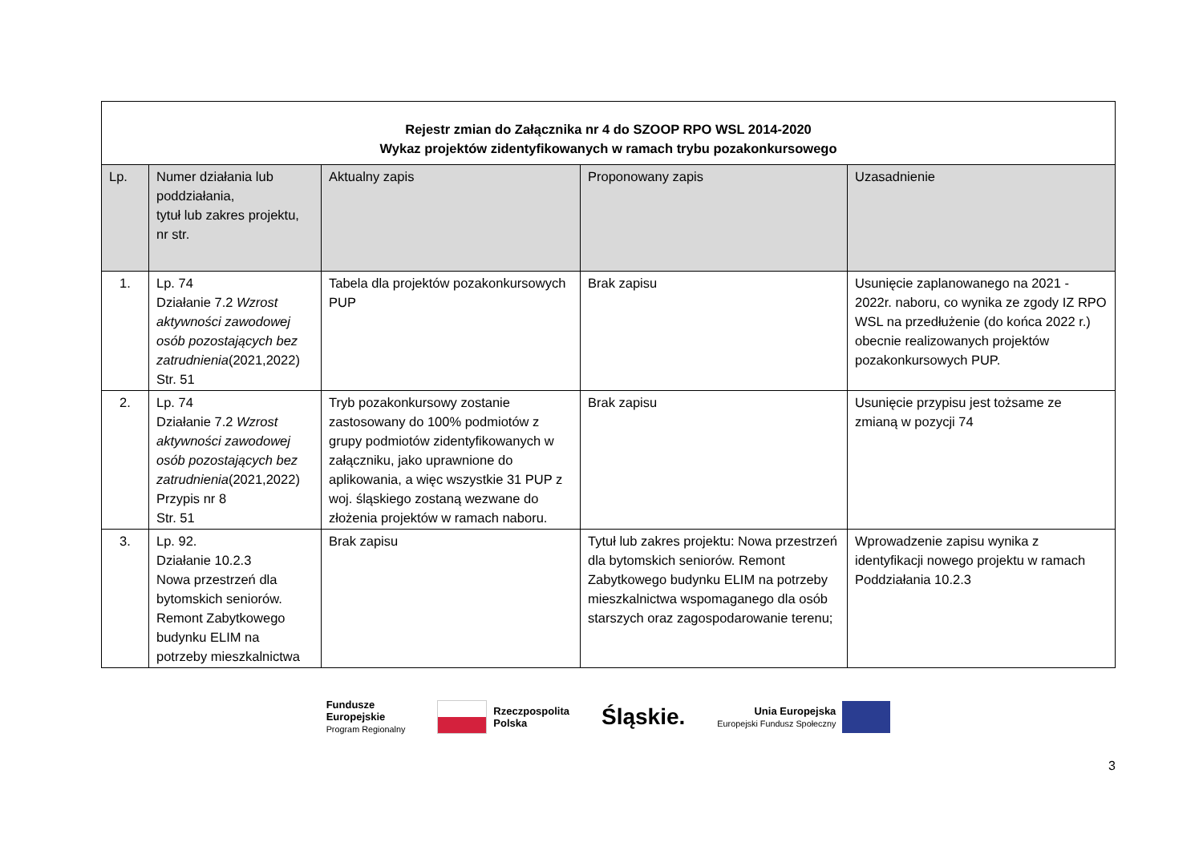| Rejestr zmian do Załącznika nr 4 do SZOOP RPO WSL 2014-2020 Wykaz projektów zidentyfikowanych w ramach trybu pozakonkursowego | | | | |
| Lp. | Numer działania lub poddziałania, tytuł lub zakres projektu, nr str. | Aktualny zapis | Proponowany zapis | Uzasadnienie |
| 1. | Lp. 74 Działanie 7.2 Wzrost aktywności zawodowej osób pozostających bez zatrudnienia (2021,2022) Str. 51 | Tabela dla projektów pozakonkursowych PUP | Brak zapisu | Usunięcie zaplanowanego na 2021 - 2022r. naboru, co wynika ze zgody IZ RPO WSL na przedłużenie (do końca 2022 r.) obecnie realizowanych projektów pozakonkursowych PUP. |
| 2. | Lp. 74 Działanie 7.2 Wzrost aktywności zawodowej osób pozostających bez zatrudnienia (2021,2022) Przypis nr 8 Str. 51 | Tryb pozakonkursowy zostanie zastosowany do 100% podmiotów z grupy podmiotów zidentyfikowanych w załączniku, jako uprawnione do aplikowania, a więc wszystkie 31 PUP z woj. śląskiego zostaną wezwane do złożenia projektów w ramach naboru. | Brak zapisu | Usunięcie przypisu jest tożsame ze zmianą w pozycji 74 |
| 3. | Lp. 92. Działanie 10.2.3 Nowa przestrzeń dla bytomskich seniorów. Remont Zabytkowego budynku ELIM na potrzeby mieszkalnictwa | Brak zapisu | Tytuł lub zakres projektu: Nowa przestrzeń dla bytomskich seniorów. Remont Zabytkowego budynku ELIM na potrzeby mieszkalnictwa wspomaganego dla osób starszych oraz zagospodarowanie terenu; | Wprowadzenie zapisu wynika z identyfikacji nowego projektu w ramach Poddziałania 10.2.3 |
Fundusze
Europejskie
Program Regionalny
Rzeczpospolita
Polska
Śląskie.
Unia Europejska
Europejski Fundusz Społeczny
3